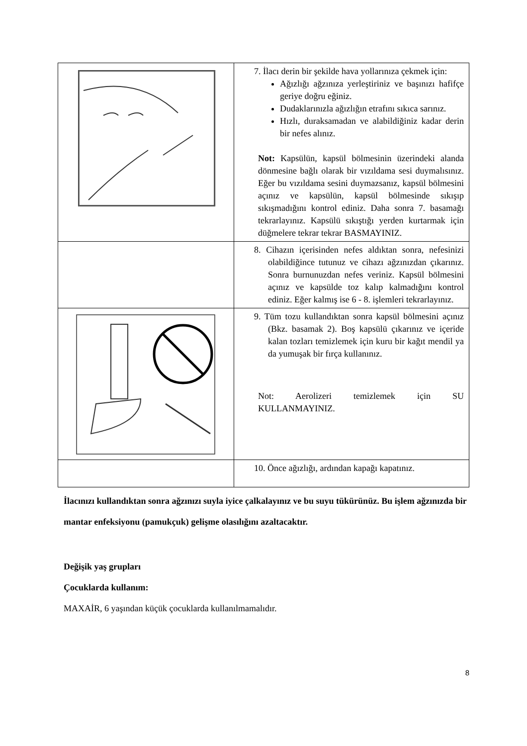| | 7. İlacı derin bir şekilde hava yollarınıza çekmek için: Ağızlığı ağzınıza yerleştiriniz ve başınızı hafifçe geriye doğru eğiniz. Dudaklarınızla ağızlığın etrafını sıkıca sarınız. Hızlı, duraksamadan ve alabildiğiniz kadar derin bir nefes alınız. Not: Kapsülün, kapsül bölmesinin üzerindeki alanda dönmesine bağlı olarak bir vızıldama sesi duymalısınız. Eğer bu vızıldama sesini duymazsanız, kapsül bölmesini açınız ve kapsülün, kapsül bölmesinde sıkışıp sıkışmadığını kontrol ediniz. Daha sonra 7. basamağı tekrarlayınız. Kapsülü sıkıştığı yerden kurtarmak için düğmelere tekrar tekrar BASMAYINIZ. |
| | 8. Cihazın içerisinden nefes aldıktan sonra, nefesinizi olabildiğince tutunuz ve cihazı ağzınızdan çıkarınız. Sonra burnunuzdan nefes veriniz. Kapsül bölmesini açınız ve kapsülde toz kalıp kalmadığını kontrol ediniz. Eğer kalmış ise 6 - 8. işlemleri tekrarlayınız. |
| | 9. Tüm tozu kullandıktan sonra kapsül bölmesini açınız (Bkz. basamak 2). Boş kapsülü çıkarınız ve içeride kalan tozları temizlemek için kuru bir kağıt mendil ya da yumuşak bir fırça kullanınız. Not: Aerolizeri temizlemek için SU KULLANMAYINIZ. |
| | 10. Önce ağızlığı, ardından kapağı kapatınız. |
İlacınızı kullandıktan sonra ağzınızı suyla iyice çalkalayınız ve bu suyu tükürünüz. Bu işlem ağzınızda bir mantar enfeksiyonu (pamukçuk) gelişme olasılığını azaltacaktır.
Değişik yaş grupları
Çocuklarda kullanım:
MAXAİR, 6 yaşından küçük çocuklarda kullanılmamalıdır.
8